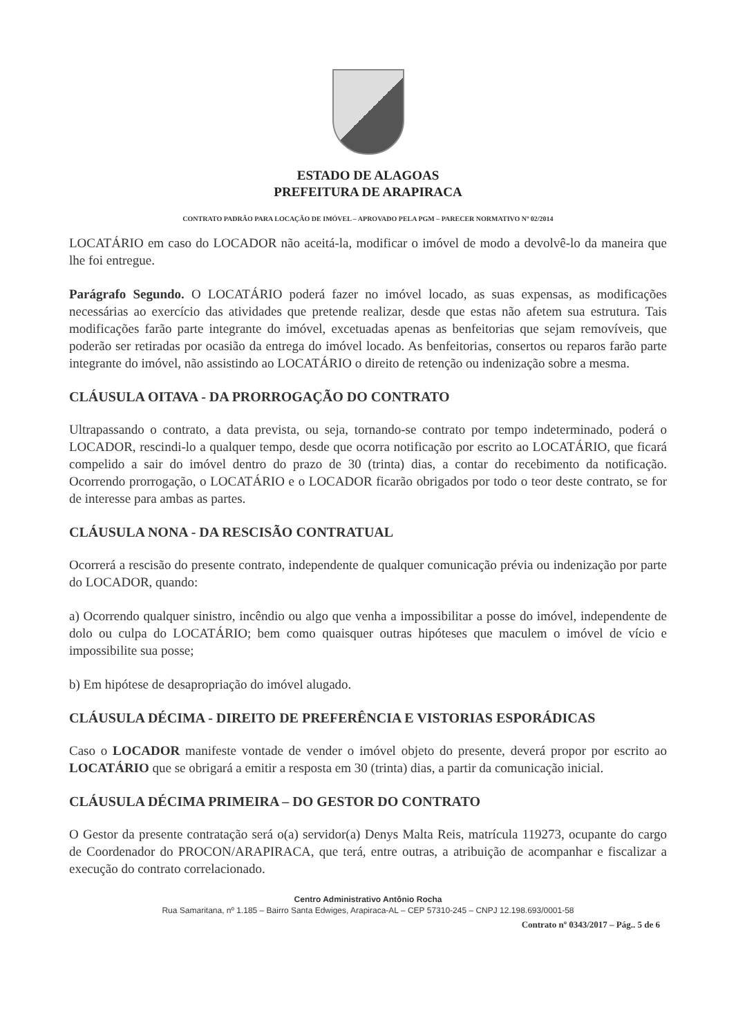ESTADO DE ALAGOAS
PREFEITURA DE ARAPIRACA
CONTRATO PADRÃO PARA LOCAÇÃO DE IMÓVEL – APROVADO PELA PGM – PARECER NORMATIVO Nº 02/2014
LOCATÁRIO em caso do LOCADOR não aceitá-la, modificar o imóvel de modo a devolvê-lo da maneira que lhe foi entregue.
Parágrafo Segundo. O LOCATÁRIO poderá fazer no imóvel locado, as suas expensas, as modificações necessárias ao exercício das atividades que pretende realizar, desde que estas não afetem sua estrutura. Tais modificações farão parte integrante do imóvel, excetuadas apenas as benfeitorias que sejam removíveis, que poderão ser retiradas por ocasião da entrega do imóvel locado. As benfeitorias, consertos ou reparos farão parte integrante do imóvel, não assistindo ao LOCATÁRIO o direito de retenção ou indenização sobre a mesma.
CLÁUSULA OITAVA - DA PRORROGAÇÃO DO CONTRATO
Ultrapassando o contrato, a data prevista, ou seja, tornando-se contrato por tempo indeterminado, poderá o LOCADOR, rescindi-lo a qualquer tempo, desde que ocorra notificação por escrito ao LOCATÁRIO, que ficará compelido a sair do imóvel dentro do prazo de 30 (trinta) dias, a contar do recebimento da notificação. Ocorrendo prorrogação, o LOCATÁRIO e o LOCADOR ficarão obrigados por todo o teor deste contrato, se for de interesse para ambas as partes.
CLÁUSULA NONA - DA RESCISÃO CONTRATUAL
Ocorrerá a rescisão do presente contrato, independente de qualquer comunicação prévia ou indenização por parte do LOCADOR, quando:
a) Ocorrendo qualquer sinistro, incêndio ou algo que venha a impossibilitar a posse do imóvel, independente de dolo ou culpa do LOCATÁRIO; bem como quaisquer outras hipóteses que maculem o imóvel de vício e impossibilite sua posse;
b) Em hipótese de desapropriação do imóvel alugado.
CLÁUSULA DÉCIMA - DIREITO DE PREFERÊNCIA E VISTORIAS ESPORÁDICAS
Caso o LOCADOR manifeste vontade de vender o imóvel objeto do presente, deverá propor por escrito ao LOCATÁRIO que se obrigará a emitir a resposta em 30 (trinta) dias, a partir da comunicação inicial.
CLÁUSULA DÉCIMA PRIMEIRA – DO GESTOR DO CONTRATO
O Gestor da presente contratação será o(a) servidor(a) Denys Malta Reis, matrícula 119273, ocupante do cargo de Coordenador do PROCON/ARAPIRACA, que terá, entre outras, a atribuição de acompanhar e fiscalizar a execução do contrato correlacionado.
Centro Administrativo Antônio Rocha
Rua Samaritana, nº 1.185 – Bairro Santa Edwiges, Arapiraca-AL – CEP 57310-245 – CNPJ 12.198.693/0001-58
Contrato nº 0343/2017 – Pág.. 5 de 6